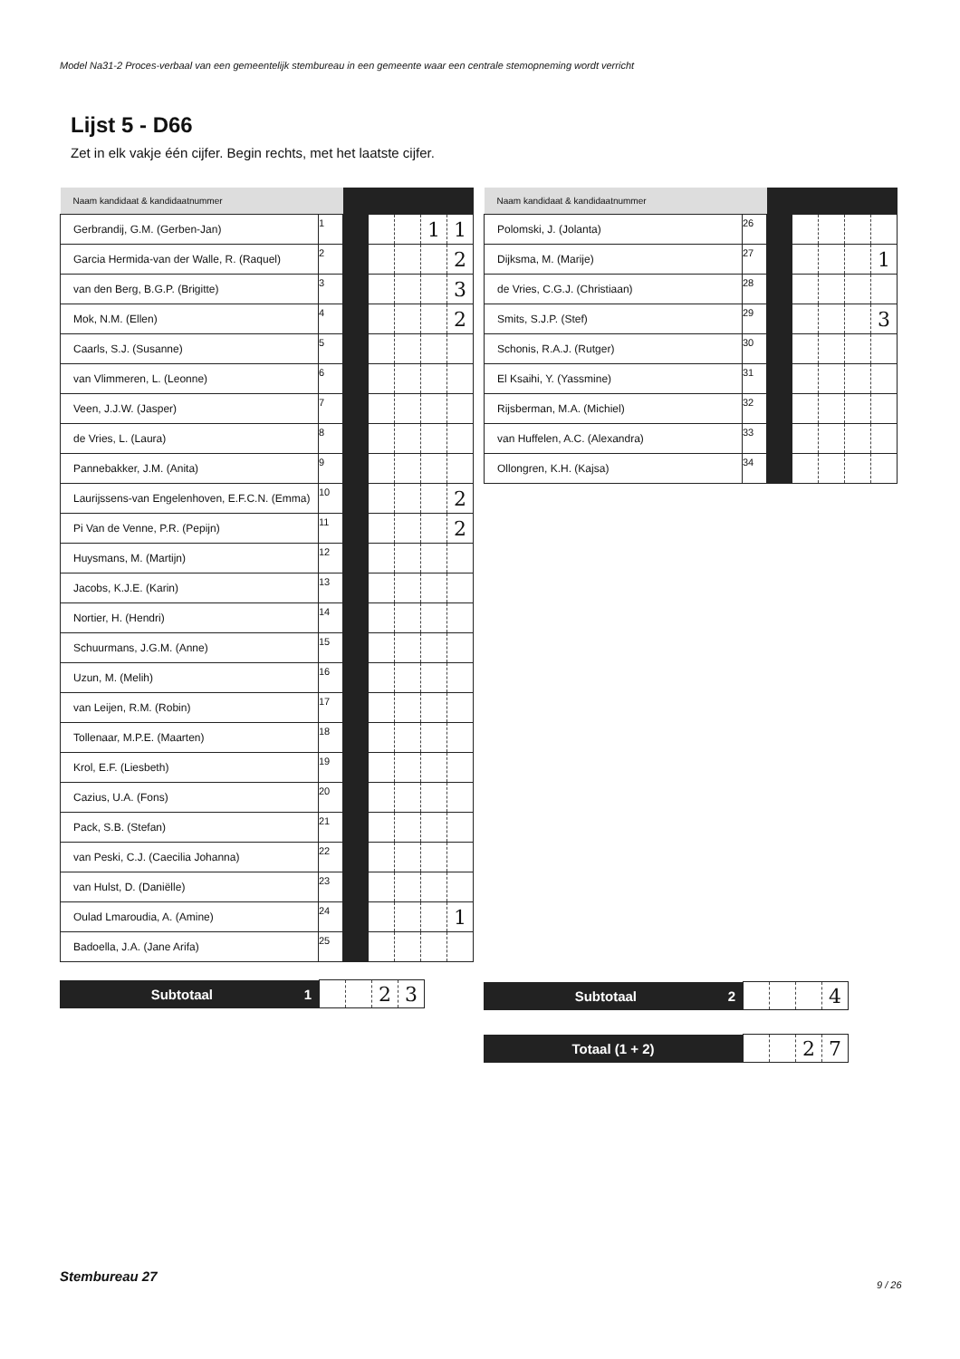Model Na31-2 Proces-verbaal van een gemeentelijk stembureau in een gemeente waar een centrale stemopneming wordt verricht
Lijst 5 - D66
Zet in elk vakje één cijfer. Begin rechts, met het laatste cijfer.
| Naam kandidaat & kandidaatnummer | | | | | | |
| Gerbrandij, G.M. (Gerben-Jan) | 1 | | | | 1 | 1 |
| Garcia Hermida-van der Walle, R. (Raquel) | 2 | | | | | 2 |
| van den Berg, B.G.P. (Brigitte) | 3 | | | | | 3 |
| Mok, N.M. (Ellen) | 4 | | | | | 2 |
| Caarls, S.J. (Susanne) | 5 | | | | | |
| van Vlimmeren, L. (Leonne) | 6 | | | | | |
| Veen, J.J.W. (Jasper) | 7 | | | | | |
| de Vries, L. (Laura) | 8 | | | | | |
| Pannebakker, J.M. (Anita) | 9 | | | | | |
| Laurijssens-van Engelenhoven, E.F.C.N. (Emma) | 10 | | | | | 2 |
| Pi Van de Venne, P.R. (Pepijn) | 11 | | | | | 2 |
| Huysmans, M. (Martijn) | 12 | | | | | |
| Jacobs, K.J.E. (Karin) | 13 | | | | | |
| Nortier, H. (Hendri) | 14 | | | | | |
| Schuurmans, J.G.M. (Anne) | 15 | | | | | |
| Uzun, M. (Melih) | 16 | | | | | |
| van Leijen, R.M. (Robin) | 17 | | | | | |
| Tollenaar, M.P.E. (Maarten) | 18 | | | | | |
| Krol, E.F. (Liesbeth) | 19 | | | | | |
| Cazius, U.A. (Fons) | 20 | | | | | |
| Pack, S.B. (Stefan) | 21 | | | | | |
| van Peski, C.J. (Caecilia Johanna) | 22 | | | | | |
| van Hulst, D. (Daniëlle) | 23 | | | | | |
| Oulad Lmaroudia, A. (Amine) | 24 | | | | | 1 |
| Badoella, J.A. (Jane Arifa) | 25 | | | | | |
| Naam kandidaat & kandidaatnummer | | | | | | |
| Polomski, J. (Jolanta) | 26 | | | | | |
| Dijksma, M. (Marije) | 27 | | | | | 1 |
| de Vries, C.G.J. (Christiaan) | 28 | | | | | |
| Smits, S.J.P. (Stef) | 29 | | | | | 3 |
| Schonis, R.A.J. (Rutger) | 30 | | | | | |
| El Ksaihi, Y. (Yassmine) | 31 | | | | | |
| Rijsberman, M.A. (Michiel) | 32 | | | | | |
| van Huffelen, A.C. (Alexandra) | 33 | | | | | |
| Ollongren, K.H. (Kajsa) | 34 | | | | | |
| Subtotaal 1 | | | 2 | 3 |
| Subtotaal 2 | | | | 4 |
| Totaal (1 + 2) | | | 2 | 7 |
Stembureau 27
9 / 26